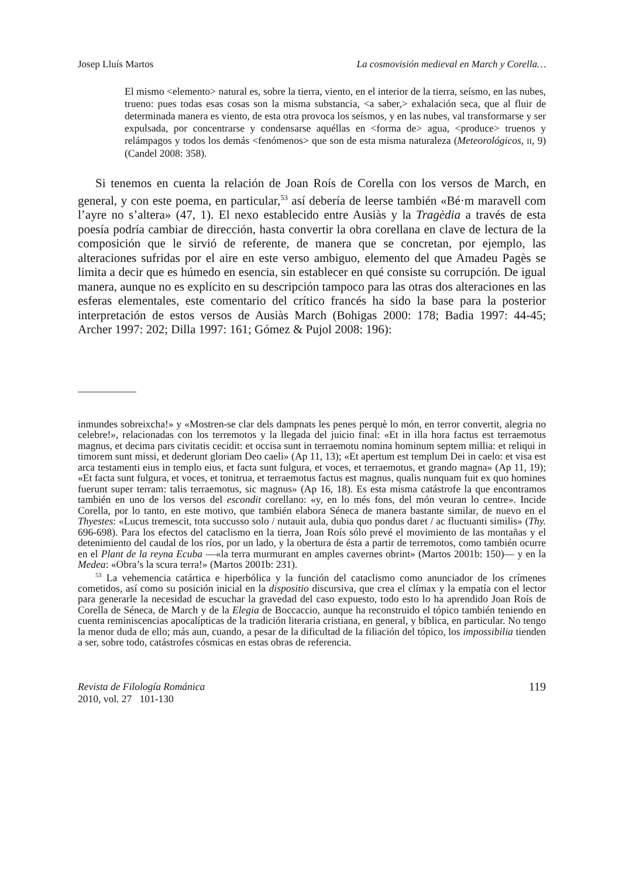Josep Lluís Martos La cosmovisión medieval en March y Corella…
El mismo <elemento> natural es, sobre la tierra, viento, en el interior de la tierra, seísmo, en las nubes, trueno: pues todas esas cosas son la misma substancia, <a saber,> exhalación seca, que al fluir de determinada manera es viento, de esta otra provoca los seísmos, y en las nubes, val transformarse y ser expulsada, por concentrarse y condensarse aquéllas en <forma de> agua, <produce> truenos y relámpagos y todos los demás <fenómenos> que son de esta misma naturaleza (Meteorológicos, II, 9) (Candel 2008: 358).
Si tenemos en cuenta la relación de Joan Roís de Corella con los versos de March, en general, y con este poema, en particular,<sup>53</sup> así debería de leerse también «Bé·m maravell com l’ayre no s’altera» (47, 1). El nexo establecido entre Ausiàs y la Tragèdia a través de esta poesía podría cambiar de dirección, hasta convertir la obra corellana en clave de lectura de la composición que le sirvió de referente, de manera que se concretan, por ejemplo, las alteraciones sufridas por el aire en este verso ambiguo, elemento del que Amadeu Pagès se limita a decir que es húmedo en esencia, sin establecer en qué consiste su corrupción. De igual manera, aunque no es explícito en su descripción tampoco para las otras dos alteraciones en las esferas elementales, este comentario del crítico francés ha sido la base para la posterior interpretación de estos versos de Ausiàs March (Bohigas 2000: 178; Badia 1997: 44-45; Archer 1997: 202; Dilla 1997: 161; Gómez & Pujol 2008: 196):
inmundes sobreixcha!» y «Mostren-se clar dels dampnats les penes perquè lo món, en terror convertit, alegria no celebre!», relacionadas con los terremotos y la llegada del juicio final: «Et in illa hora factus est terraemotus magnus, et decima pars civitatis cecidit: et occisa sunt in terraemotu nomina hominum septem millia: et reliqui in timorem sunt missi, et dederunt gloriam Deo caeli» (Ap 11, 13); «Et apertum est templum Dei in caelo: et visa est arca testamenti eius in templo eius, et facta sunt fulgura, et voces, et terraemotus, et grando magna» (Ap 11, 19); «Et facta sunt fulgura, et voces, et tonitrua, et terraemotus factus est magnus, qualis nunquam fuit ex quo homines fuerunt super terram: talis terraemotus, sic magnus» (Ap 16, 18). Es esta misma catástrofe la que encontramos también en uno de los versos del escondit corellano: «y, en lo més fons, del món veuran lo centre». Incide Corella, por lo tanto, en este motivo, que también elabora Séneca de manera bastante similar, de nuevo en el Thyestes: «Lucus tremescit, tota succusso solo / nutauit aula, dubia quo pondus daret / ac fluctuanti similis» (Thy. 696-698). Para los efectos del cataclismo en la tierra, Joan Roís sólo prevé el movimiento de las montañas y el detenimiento del caudal de los ríos, por un lado, y la obertura de ésta a partir de terremotos, como también ocurre en el Plant de la reyna Ecuba —«la terra murmurant en amples cavernes obrint» (Martos 2001b: 150)— y en la Medea: «Obra’s la scura terra!» (Martos 2001b: 231).
<sup>53</sup> La vehemencia catártica e hiperbólica y la función del cataclismo como anunciador de los crímenes cometidos, así como su posición inicial en la dispositio discursiva, que crea el clímax y la empatía con el lector para generarle la necesidad de escuchar la gravedad del caso expuesto, todo esto lo ha aprendido Joan Roís de Corella de Séneca, de March y de la Elegia de Boccaccio, aunque ha reconstruido el tópico también teniendo en cuenta reminiscencias apocalípticas de la tradición literaria cristiana, en general, y bíblica, en particular. No tengo la menor duda de ello; más aun, cuando, a pesar de la dificultad de la filiación del tópico, los impossibilia tienden a ser, sobre todo, catástrofes cósmicas en estas obras de referencia.
Revista de Filología Románica
2010, vol. 27 101-130
119